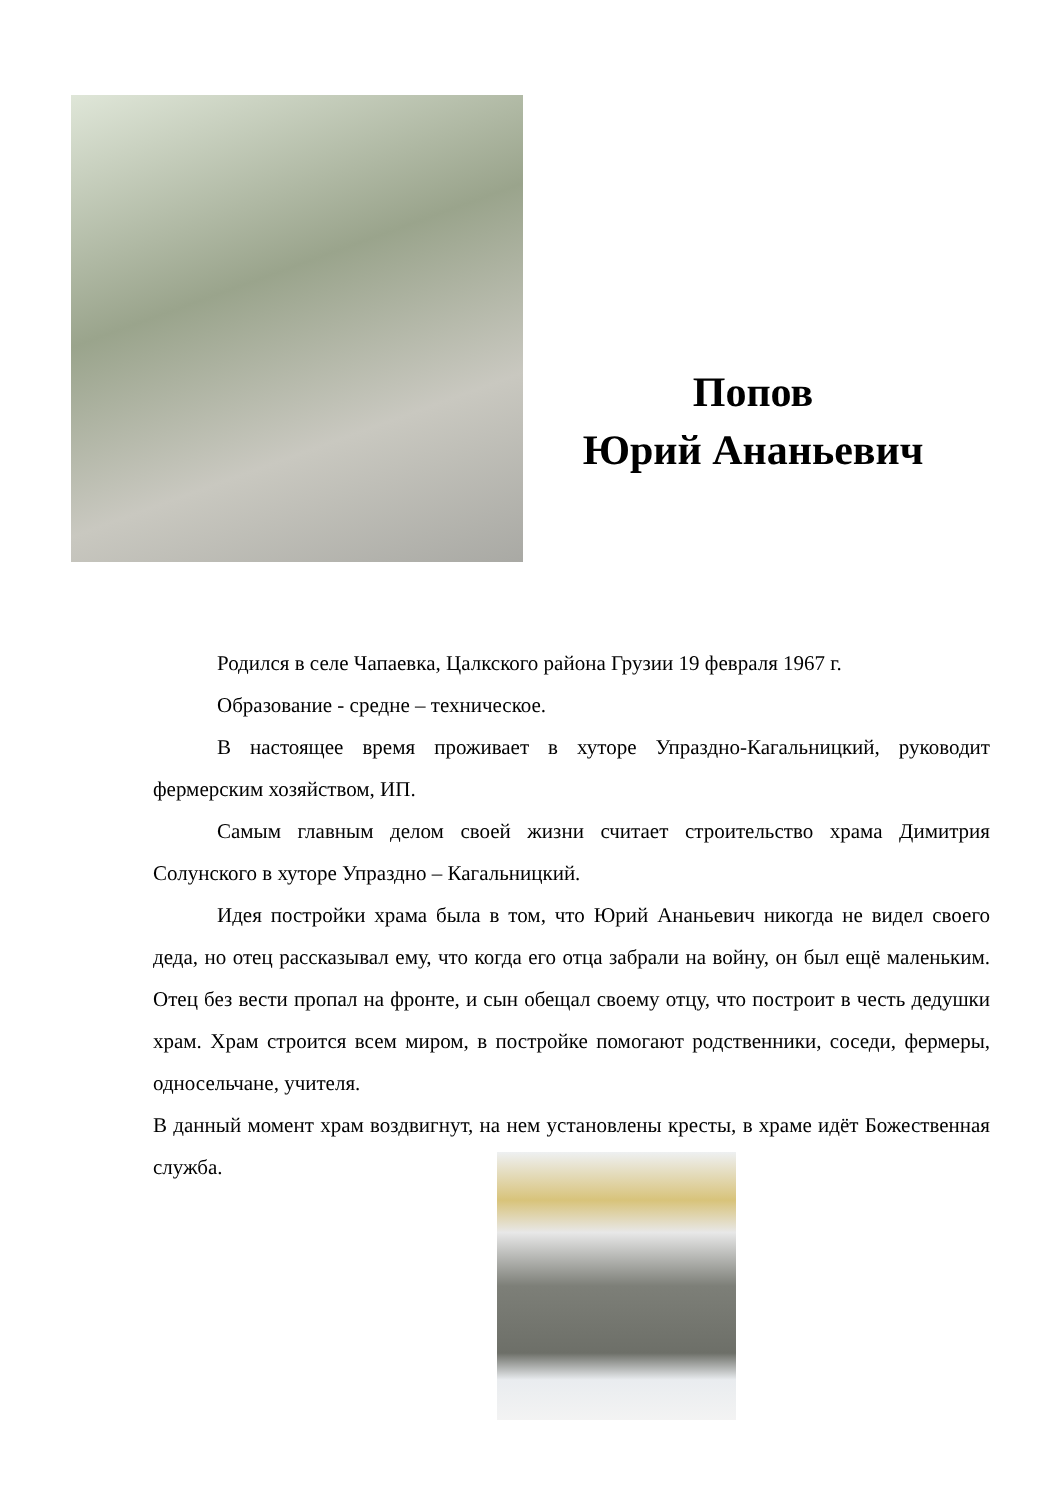Попов
Юрий Ананьевич
Родился в селе Чапаевка, Цалкского района Грузии 19 февраля 1967 г.
Образование - средне – техническое.
В настоящее время проживает в хуторе Упраздно-Кагальницкий, руководит фермерским хозяйством, ИП.
Самым главным делом своей жизни считает строительство храма Димитрия Солунского в хуторе Упраздно – Кагальницкий.
Идея постройки храма была в том, что Юрий Ананьевич никогда не видел своего деда, но отец рассказывал ему, что когда его отца забрали на войну, он был ещё маленьким. Отец без вести пропал на фронте, и сын обещал своему отцу, что построит в честь дедушки храм. Храм строится всем миром, в постройке помогают родственники, соседи, фермеры, односельчане, учителя.
В данный момент храм воздвигнут, на нем установлены кресты, в храме идёт Божественная служба.